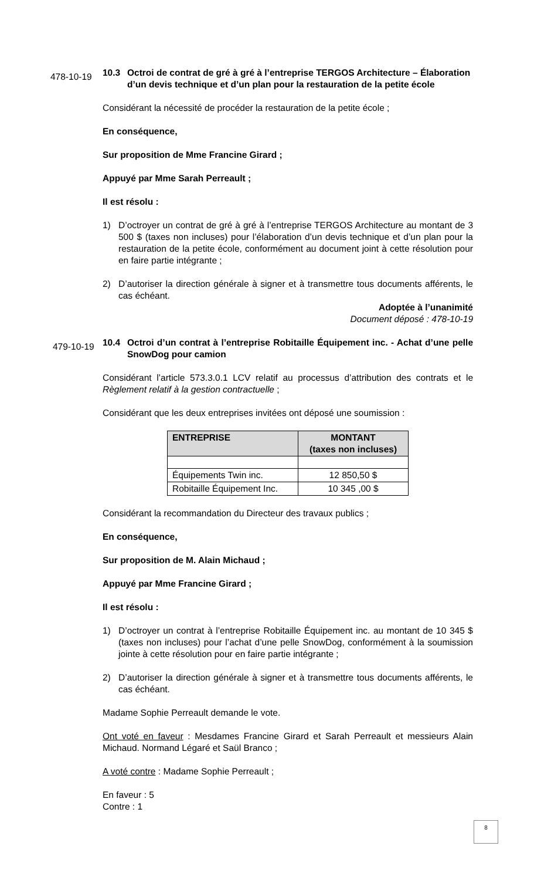478-10-19
10.3 Octroi de contrat de gré à gré à l’entreprise TERGOS Architecture – Élaboration d’un devis technique et d’un plan pour la restauration de la petite école
Considérant la nécessité de procéder la restauration de la petite école ;
En conséquence,
Sur proposition de Mme Francine Girard ;
Appuyé par Mme Sarah Perreault ;
Il est résolu :
1) D’octroyer un contrat de gré à gré à l’entreprise TERGOS Architecture au montant de 3 500 $ (taxes non incluses) pour l’élaboration d’un devis technique et d’un plan pour la restauration de la petite école, conformément au document joint à cette résolution pour en faire partie intégrante ;
2) D’autoriser la direction générale à signer et à transmettre tous documents afférents, le cas échéant.
Adoptée à l’unanimité
Document déposé : 478-10-19
479-10-19
10.4 Octroi d’un contrat à l’entreprise Robitaille Équipement inc. - Achat d’une pelle SnowDog pour camion
Considérant l’article 573.3.0.1 LCV relatif au processus d’attribution des contrats et le Règlement relatif à la gestion contractuelle ;
Considérant que les deux entreprises invitées ont déposé une soumission :
| ENTREPRISE | MONTANT (taxes non incluses) |
| --- | --- |
| Équipements Twin inc. | 12 850,50 $ |
| Robitaille Équipement Inc. | 10 345 ,00 $ |
Considérant la recommandation du Directeur des travaux publics ;
En conséquence,
Sur proposition de M. Alain Michaud ;
Appuyé par Mme Francine Girard ;
Il est résolu :
1) D’octroyer un contrat à l’entreprise Robitaille Équipement inc. au montant de 10 345 $ (taxes non incluses) pour l’achat d’une pelle SnowDog, conformément à la soumission jointe à cette résolution pour en faire partie intégrante ;
2) D’autoriser la direction générale à signer et à transmettre tous documents afférents, le cas échéant.
Madame Sophie Perreault demande le vote.
Ont voté en faveur : Mesdames Francine Girard et Sarah Perreault et messieurs Alain Michaud. Normand Légaré et Saül Branco ;
A voté contre : Madame Sophie Perreault ;
En faveur : 5
Contre : 1
8